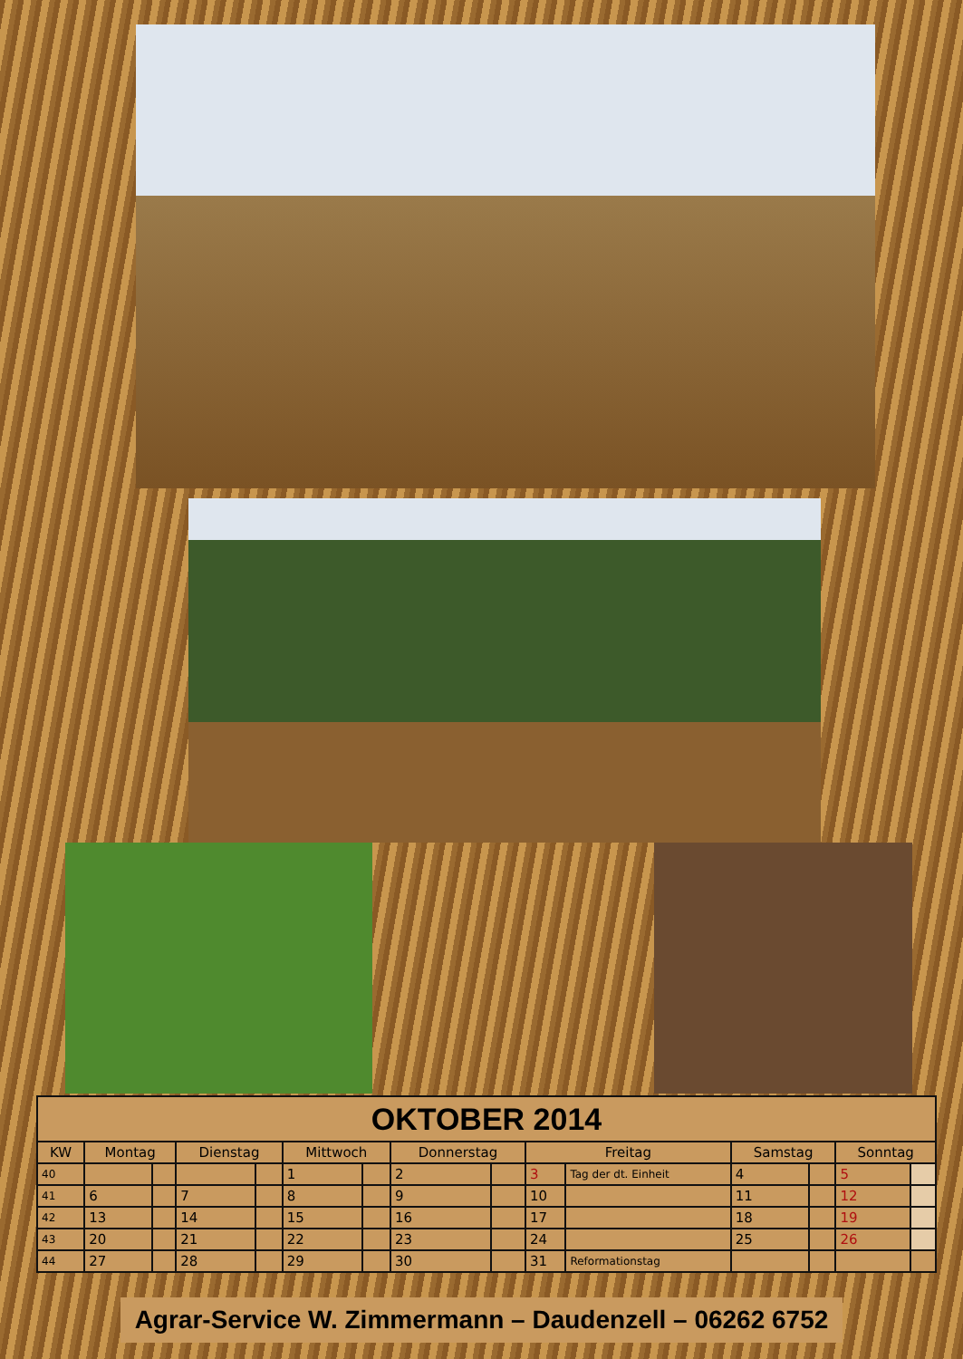| OKTOBER 2014 | | | | | | | | | | | | | | |
| --- | --- | --- | --- | --- | --- | --- | --- | --- | --- | --- | --- | --- | --- | --- |
| KW | Montag | | Dienstag | | Mittwoch | | Donnerstag | | Freitag | | Samstag | | Sonntag | |
| 40 | | | | | 1 | | 2 | | 3 | Tag der dt. Einheit | 4 | | 5 | |
| 41 | 6 | | 7 | | 8 | | 9 | | 10 | | 11 | | 12 | |
| 42 | 13 | | 14 | | 15 | | 16 | | 17 | | 18 | | 19 | |
| 43 | 20 | | 21 | | 22 | | 23 | | 24 | | 25 | | 26 | |
| 44 | 27 | | 28 | | 29 | | 30 | | 31 | Reformationstag | | | | |
Agrar-Service W. Zimmermann – Daudenzell – 06262 6752